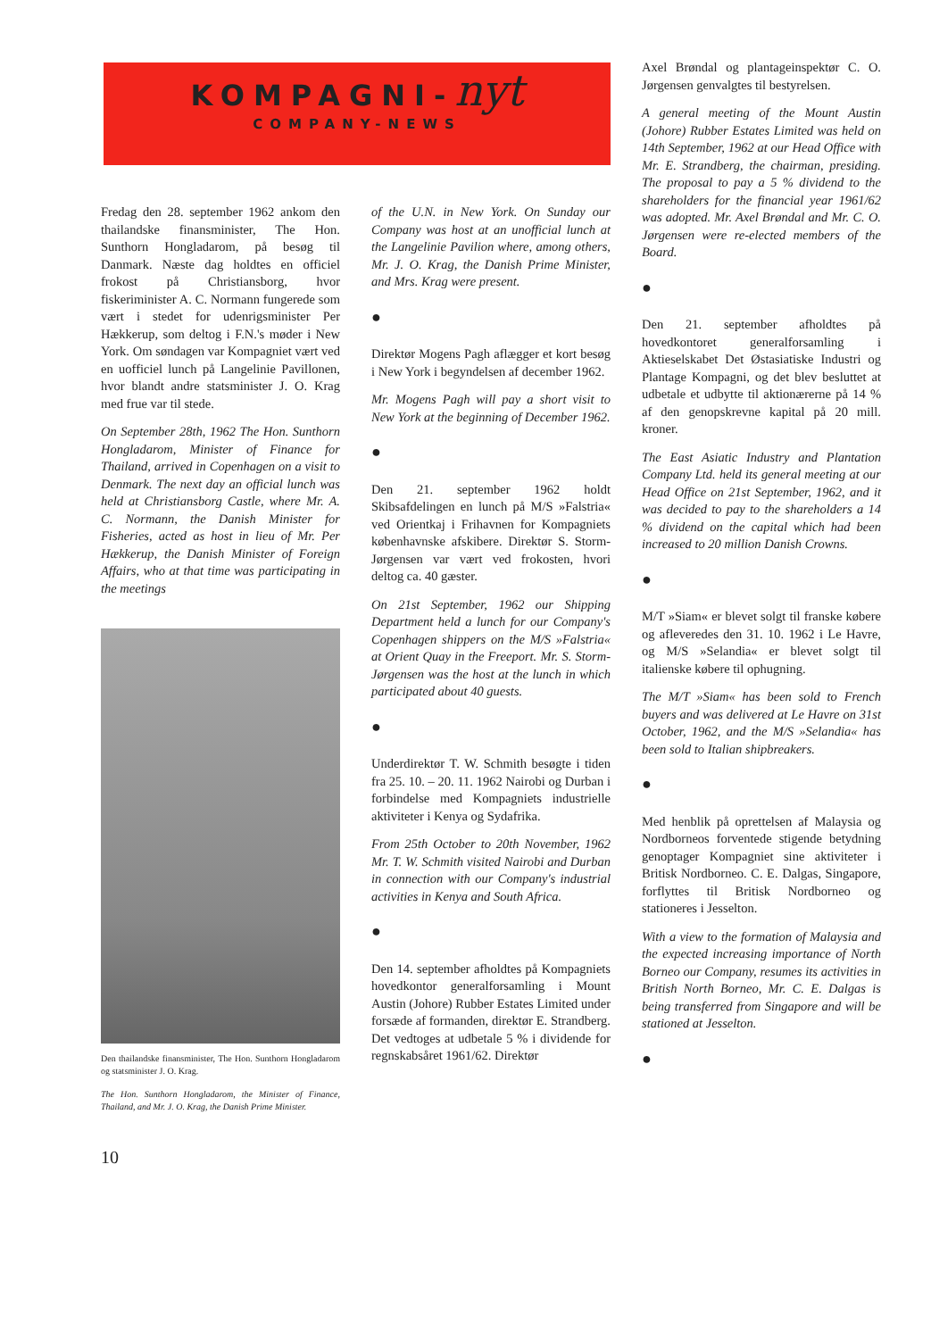KOMPAGNI-nyt
COMPANY-NEWS
Fredag den 28. september 1962 ankom den thailandske finansminister, The Hon. Sunthorn Hongladarom, på besøg til Danmark. Næste dag holdtes en officiel frokost på Christiansborg, hvor fiskeriminister A. C. Normann fungerede som vært i stedet for udenrigsminister Per Hækkerup, som deltog i F.N.'s møder i New York. Om søndagen var Kompagniet vært ved en uofficiel lunch på Langelinie Pavillonen, hvor blandt andre statsminister J. O. Krag med frue var til stede.
On September 28th, 1962 The Hon. Sunthorn Hongladarom, Minister of Finance for Thailand, arrived in Copenhagen on a visit to Denmark. The next day an official lunch was held at Christiansborg Castle, where Mr. A. C. Normann, the Danish Minister for Fisheries, acted as host in lieu of Mr. Per Hækkerup, the Danish Minister of Foreign Affairs, who at that time was participating in the meetings
Den thailandske finansminister, The Hon. Sunthorn Hongladarom og statsminister J. O. Krag.
The Hon. Sunthorn Hongladarom, the Minister of Finance, Thailand, and Mr. J. O. Krag, the Danish Prime Minister.
10
of the U.N. in New York. On Sunday our Company was host at an unofficial lunch at the Langelinie Pavilion where, among others, Mr. J. O. Krag, the Danish Prime Minister, and Mrs. Krag were present.
●
Direktør Mogens Pagh aflægger et kort besøg i New York i begyndelsen af december 1962.
Mr. Mogens Pagh will pay a short visit to New York at the beginning of December 1962.
●
Den 21. september 1962 holdt Skibsafdelingen en lunch på M/S »Falstria« ved Orientkaj i Frihavnen for Kompagniets københavnske afskibere. Direktør S. Storm-Jørgensen var vært ved frokosten, hvori deltog ca. 40 gæster.
On 21st September, 1962 our Shipping Department held a lunch for our Company's Copenhagen shippers on the M/S »Falstria« at Orient Quay in the Freeport. Mr. S. Storm-Jørgensen was the host at the lunch in which participated about 40 guests.
●
Underdirektør T. W. Schmith besøgte i tiden fra 25. 10. – 20. 11. 1962 Nairobi og Durban i forbindelse med Kompagniets industrielle aktiviteter i Kenya og Sydafrika.
From 25th October to 20th November, 1962 Mr. T. W. Schmith visited Nairobi and Durban in connection with our Company's industrial activities in Kenya and South Africa.
●
Den 14. september afholdtes på Kompagniets hovedkontor generalforsamling i Mount Austin (Johore) Rubber Estates Limited under forsæde af formanden, direktør E. Strandberg. Det vedtoges at udbetale 5 % i dividende for regnskabsåret 1961/62. Direktør
Axel Brøndal og plantageinspektør C. O. Jørgensen genvalgtes til bestyrelsen.
A general meeting of the Mount Austin (Johore) Rubber Estates Limited was held on 14th September, 1962 at our Head Office with Mr. E. Strandberg, the chairman, presiding. The proposal to pay a 5 % dividend to the shareholders for the financial year 1961/62 was adopted. Mr. Axel Brøndal and Mr. C. O. Jørgensen were re-elected members of the Board.
●
Den 21. september afholdtes på hovedkontoret generalforsamling i Aktieselskabet Det Østasiatiske Industri og Plantage Kompagni, og det blev besluttet at udbetale et udbytte til aktionærerne på 14 % af den genopskrevne kapital på 20 mill. kroner.
The East Asiatic Industry and Plantation Company Ltd. held its general meeting at our Head Office on 21st September, 1962, and it was decided to pay to the shareholders a 14 % dividend on the capital which had been increased to 20 million Danish Crowns.
●
M/T »Siam« er blevet solgt til franske købere og afleveredes den 31. 10. 1962 i Le Havre, og M/S »Selandia« er blevet solgt til italienske købere til ophugning.
The M/T »Siam« has been sold to French buyers and was delivered at Le Havre on 31st October, 1962, and the M/S »Selandia« has been sold to Italian shipbreakers.
●
Med henblik på oprettelsen af Malaysia og Nordborneos forventede stigende betydning genoptager Kompagniet sine aktiviteter i Britisk Nordborneo. C. E. Dalgas, Singapore, forflyttes til Britisk Nordborneo og stationeres i Jesselton.
With a view to the formation of Malaysia and the expected increasing importance of North Borneo our Company, resumes its activities in British North Borneo, Mr. C. E. Dalgas is being transferred from Singapore and will be stationed at Jesselton.
●